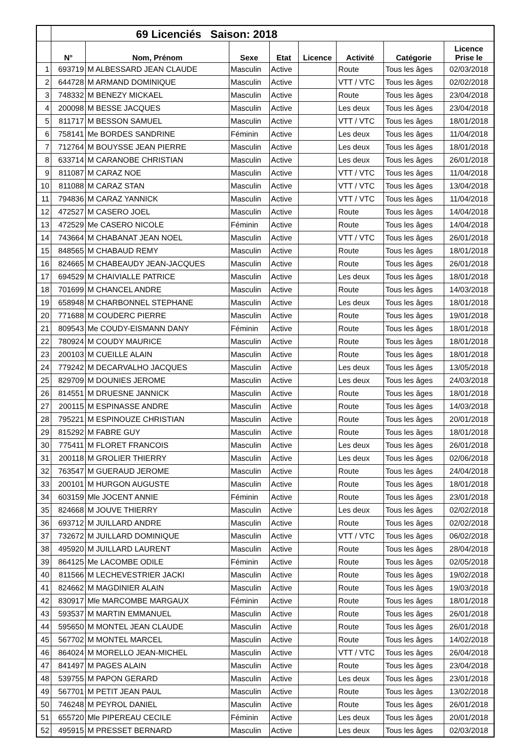| | 69 Licenciés Saison: 2018 | | | | | | | |
| | N° | Nom, Prénom | Sexe | Etat | Licence | Activité | Catégorie | Licence Prise le |
| 1 | 693719 | M ALBESSARD JEAN CLAUDE | Masculin | Active | | Route | Tous les âges | 02/03/2018 |
| 2 | 644728 | M ARMAND DOMINIQUE | Masculin | Active | | VTT / VTC | Tous les âges | 02/02/2018 |
| 3 | 748332 | M BENEZY MICKAEL | Masculin | Active | | Route | Tous les âges | 23/04/2018 |
| 4 | 200098 | M BESSE JACQUES | Masculin | Active | | Les deux | Tous les âges | 23/04/2018 |
| 5 | 811717 | M BESSON SAMUEL | Masculin | Active | | VTT / VTC | Tous les âges | 18/01/2018 |
| 6 | 758141 | Me BORDES SANDRINE | Féminin | Active | | Les deux | Tous les âges | 11/04/2018 |
| 7 | 712764 | M BOUYSSE JEAN PIERRE | Masculin | Active | | Les deux | Tous les âges | 18/01/2018 |
| 8 | 633714 | M CARANOBE CHRISTIAN | Masculin | Active | | Les deux | Tous les âges | 26/01/2018 |
| 9 | 811087 | M CARAZ NOE | Masculin | Active | | VTT / VTC | Tous les âges | 11/04/2018 |
| 10 | 811088 | M CARAZ STAN | Masculin | Active | | VTT / VTC | Tous les âges | 13/04/2018 |
| 11 | 794836 | M CARAZ YANNICK | Masculin | Active | | VTT / VTC | Tous les âges | 11/04/2018 |
| 12 | 472527 | M CASERO JOEL | Masculin | Active | | Route | Tous les âges | 14/04/2018 |
| 13 | 472529 | Me CASERO NICOLE | Féminin | Active | | Route | Tous les âges | 14/04/2018 |
| 14 | 743664 | M CHABANAT JEAN NOEL | Masculin | Active | | VTT / VTC | Tous les âges | 26/01/2018 |
| 15 | 848565 | M CHABAUD REMY | Masculin | Active | | Route | Tous les âges | 18/01/2018 |
| 16 | 824665 | M CHABEAUDY JEAN-JACQUES | Masculin | Active | | Route | Tous les âges | 26/01/2018 |
| 17 | 694529 | M CHAIVIALLE PATRICE | Masculin | Active | | Les deux | Tous les âges | 18/01/2018 |
| 18 | 701699 | M CHANCEL ANDRE | Masculin | Active | | Route | Tous les âges | 14/03/2018 |
| 19 | 658948 | M CHARBONNEL STEPHANE | Masculin | Active | | Les deux | Tous les âges | 18/01/2018 |
| 20 | 771688 | M COUDERC PIERRE | Masculin | Active | | Route | Tous les âges | 19/01/2018 |
| 21 | 809543 | Me COUDY-EISMANN DANY | Féminin | Active | | Route | Tous les âges | 18/01/2018 |
| 22 | 780924 | M COUDY MAURICE | Masculin | Active | | Route | Tous les âges | 18/01/2018 |
| 23 | 200103 | M CUEILLE ALAIN | Masculin | Active | | Route | Tous les âges | 18/01/2018 |
| 24 | 779242 | M DECARVALHO JACQUES | Masculin | Active | | Les deux | Tous les âges | 13/05/2018 |
| 25 | 829709 | M DOUNIES JEROME | Masculin | Active | | Les deux | Tous les âges | 24/03/2018 |
| 26 | 814551 | M DRUESNE JANNICK | Masculin | Active | | Route | Tous les âges | 18/01/2018 |
| 27 | 200115 | M ESPINASSE ANDRE | Masculin | Active | | Route | Tous les âges | 14/03/2018 |
| 28 | 795221 | M ESPINOUZE CHRISTIAN | Masculin | Active | | Route | Tous les âges | 20/01/2018 |
| 29 | 815292 | M FABRE GUY | Masculin | Active | | Route | Tous les âges | 18/01/2018 |
| 30 | 775411 | M FLORET FRANCOIS | Masculin | Active | | Les deux | Tous les âges | 26/01/2018 |
| 31 | 200118 | M GROLIER THIERRY | Masculin | Active | | Les deux | Tous les âges | 02/06/2018 |
| 32 | 763547 | M GUERAUD JEROME | Masculin | Active | | Route | Tous les âges | 24/04/2018 |
| 33 | 200101 | M HURGON AUGUSTE | Masculin | Active | | Route | Tous les âges | 18/01/2018 |
| 34 | 603159 | Mle JOCENT ANNIE | Féminin | Active | | Route | Tous les âges | 23/01/2018 |
| 35 | 824668 | M JOUVE THIERRY | Masculin | Active | | Les deux | Tous les âges | 02/02/2018 |
| 36 | 693712 | M JUILLARD ANDRE | Masculin | Active | | Route | Tous les âges | 02/02/2018 |
| 37 | 732672 | M JUILLARD DOMINIQUE | Masculin | Active | | VTT / VTC | Tous les âges | 06/02/2018 |
| 38 | 495920 | M JUILLARD LAURENT | Masculin | Active | | Route | Tous les âges | 28/04/2018 |
| 39 | 864125 | Me LACOMBE ODILE | Féminin | Active | | Route | Tous les âges | 02/05/2018 |
| 40 | 811566 | M LECHEVESTRIER JACKI | Masculin | Active | | Route | Tous les âges | 19/02/2018 |
| 41 | 824662 | M MAGDINIER ALAIN | Masculin | Active | | Route | Tous les âges | 19/03/2018 |
| 42 | 830917 | Mle MARCOMBE MARGAUX | Féminin | Active | | Route | Tous les âges | 18/01/2018 |
| 43 | 593537 | M MARTIN EMMANUEL | Masculin | Active | | Route | Tous les âges | 26/01/2018 |
| 44 | 595650 | M MONTEL JEAN CLAUDE | Masculin | Active | | Route | Tous les âges | 26/01/2018 |
| 45 | 567702 | M MONTEL MARCEL | Masculin | Active | | Route | Tous les âges | 14/02/2018 |
| 46 | 864024 | M MORELLO JEAN-MICHEL | Masculin | Active | | VTT / VTC | Tous les âges | 26/04/2018 |
| 47 | 841497 | M PAGES ALAIN | Masculin | Active | | Route | Tous les âges | 23/04/2018 |
| 48 | 539755 | M PAPON GERARD | Masculin | Active | | Les deux | Tous les âges | 23/01/2018 |
| 49 | 567701 | M PETIT JEAN PAUL | Masculin | Active | | Route | Tous les âges | 13/02/2018 |
| 50 | 746248 | M PEYROL DANIEL | Masculin | Active | | Route | Tous les âges | 26/01/2018 |
| 51 | 655720 | Mle PIPEREAU CECILE | Féminin | Active | | Les deux | Tous les âges | 20/01/2018 |
| 52 | 495915 | M PRESSET BERNARD | Masculin | Active | | Les deux | Tous les âges | 02/03/2018 |